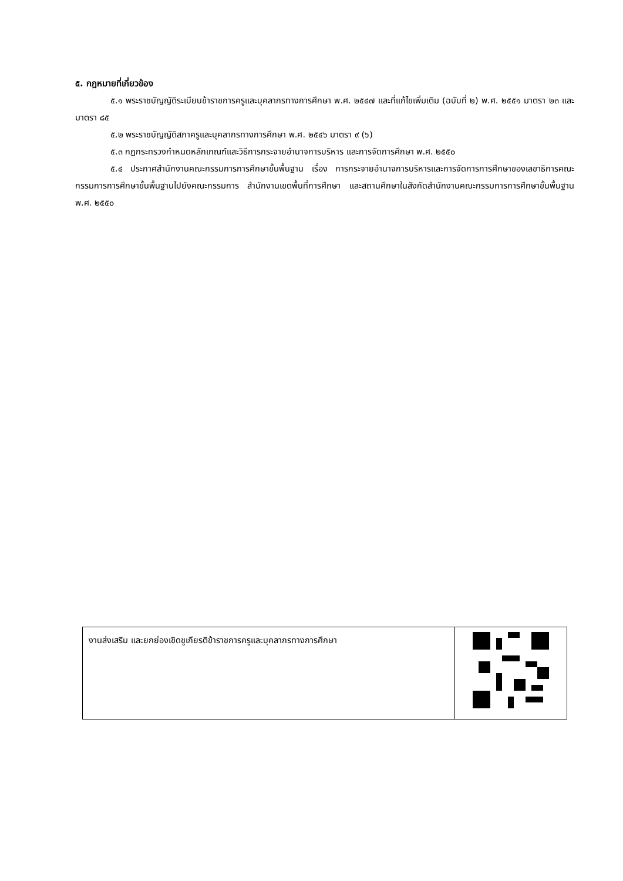๕. กฎหมายที่เกี่ยวข้อง
๕.๑ พระราชบัญญัติระเบียบข้าราชการครูและบุคลากรทางการศึกษา พ.ศ. ๒๕๔๗ และที่แก้ไขเพิ่มเติม (ฉบับที่ ๒) พ.ศ. ๒๕๕๑ มาตรา ๒๓ และมาตรา ๘๕
๕.๒ พระราชบัญญัติสภาครูและบุคลากรทางการศึกษา พ.ศ. ๒๕๔๖ มาตรา ๙ (๖)
๕.๓ กฎกระทรวงกำหนดหลักเกณฑ์และวิธีการกระจายอำนาจการบริหาร และการจัดการศึกษา พ.ศ. ๒๕๕๐
๕.๔ ประกาศสำนักงานคณะกรรมการการศึกษาขั้นพื้นฐาน เรื่อง การกระจายอำนาจการบริหารและการจัดการการศึกษาของเลขาธิการคณะกรรมการการศึกษาขั้นพื้นฐานไปยังคณะกรรมการ สำนักงานเขตพื้นที่การศึกษา และสถานศึกษาในสังกัดสำนักงานคณะกรรมการการศึกษาขั้นพื้นฐาน พ.ศ. ๒๕๕๐
| งานส่งเสริม และยกย่องเชิดชูเกียรติข้าราชการครูและบุคลากรทางการศึกษา | |